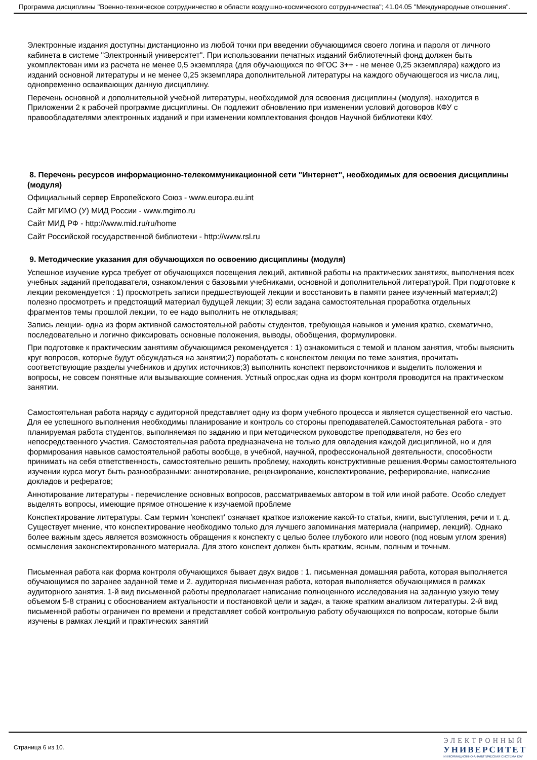Программа дисциплины "Военно-техническое сотрудничество в области воздушно-космического сотрудничества"; 41.04.05 "Международные отношения".
Электронные издания доступны дистанционно из любой точки при введении обучающимся своего логина и пароля от личного кабинета в системе "Электронный университет". При использовании печатных изданий библиотечный фонд должен быть укомплектован ими из расчета не менее 0,5 экземпляра (для обучающихся по ФГОС 3++ - не менее 0,25 экземпляра) каждого из изданий основной литературы и не менее 0,25 экземпляра дополнительной литературы на каждого обучающегося из числа лиц, одновременно осваивающих данную дисциплину.
Перечень основной и дополнительной учебной литературы, необходимой для освоения дисциплины (модуля), находится в Приложении 2 к рабочей программе дисциплины. Он подлежит обновлению при изменении условий договоров КФУ с правообладателями электронных изданий и при изменении комплектования фондов Научной библиотеки КФУ.
8. Перечень ресурсов информационно-телекоммуникационной сети "Интернет", необходимых для освоения дисциплины (модуля)
Официальный сервер Европейского Союз - www.europa.eu.int
Сайт МГИМО (У) МИД России - www.mgimo.ru
Сайт МИД РФ - http://www.mid.ru/ru/home
Сайт Российской государственной библиотеки - http://www.rsl.ru
9. Методические указания для обучающихся по освоению дисциплины (модуля)
Успешное изучение курса требует от обучающихся посещения лекций, активной работы на практических занятиях, выполнения всех учебных заданий преподавателя, ознакомления с базовыми учебниками, основной и дополнительной литературой. При подготовке к лекции рекомендуется : 1) просмотреть записи предшествующей лекции и восстановить в памяти ранее изученный материал;2) полезно просмотреть и предстоящий материал будущей лекции; 3) если задана самостоятельная проработка отдельных фрагментов темы прошлой лекции, то ее надо выполнить не откладывая;
Запись лекции- одна из форм активной самостоятельной работы студентов, требующая навыков и умения кратко, схематично, последовательно и логично фиксировать основные положения, выводы, обобщения, формулировки.
При подготовке к практическим занятиям обучающимся рекомендуется : 1) ознакомиться с темой и планом занятия, чтобы выяснить круг вопросов, которые будут обсуждаться на занятии;2) поработать с конспектом лекции по теме занятия, прочитать соответствующие разделы учебников и других источников;3) выполнить конспект первоисточников и выделить положения и вопросы, не совсем понятные или вызывающие сомнения. Устный опрос,как одна из форм контроля проводится на практическом занятии.
Самостоятельная работа наряду с аудиторной представляет одну из форм учебного процесса и является существенной его частью. Для ее успешного выполнения необходимы планирование и контроль со стороны преподавателей.Самостоятельная работа - это планируемая работа студентов, выполняемая по заданию и при методическом руководстве преподавателя, но без его непосредственного участия. Самостоятельная работа предназначена не только для овладения каждой дисциплиной, но и для формирования навыков самостоятельной работы вообще, в учебной, научной, профессиональной деятельности, способности принимать на себя ответственность, самостоятельно решить проблему, находить конструктивные решения.Формы самостоятельного изучении курса могут быть разнообразными: аннотирование, рецензирование, конспектирование, реферирование, написание докладов и рефератов;
Аннотирование литературы - перечисление основных вопросов, рассматриваемых автором в той или иной работе. Особо следует выделять вопросы, имеющие прямое отношение к изучаемой проблеме
Конспектирование литературы. Сам термин 'конспект' означает краткое изложение какой-то статьи, книги, выступления, речи и т. д. Существует мнение, что конспектирование необходимо только для лучшего запоминания материала (например, лекций). Однако более важным здесь является возможность обращения к конспекту с целью более глубокого или нового (под новым углом зрения) осмысления законспектированного материала. Для этого конспект должен быть кратким, ясным, полным и точным.
Письменная работа как форма контроля обучающихся бывает двух видов : 1. письменная домашняя работа, которая выполняется обучающимся по заранее заданной теме и 2. аудиторная письменная работа, которая выполняется обучающимися в рамках аудиторного занятия. 1-й вид письменной работы предполагает написание полноценного исследования на заданную узкую тему объемом 5-8 страниц с обоснованием актуальности и постановкой цели и задач, а также кратким анализом литературы. 2-й вид письменной работы ограничен по времени и представляет собой контрольную работу обучающихся по вопросам, которые были изучены в рамках лекций и практических занятий
Страница 6 из 10.
ЭЛЕКТРОННЫЙ
УНИВЕРСИТЕТ
ИНФОРМАЦИОННО-АНАЛИТИЧЕСКАЯ СИСТЕМА КФУ